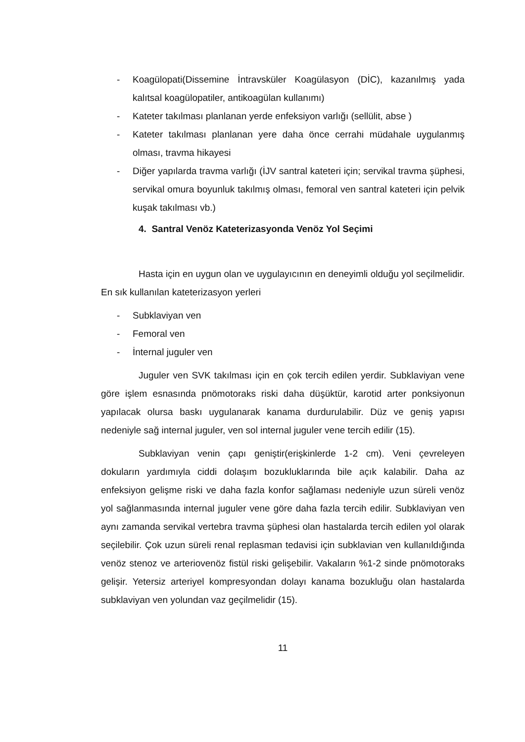- Koagülopati(Dissemine İntravsküler Koagülasyon (DİC), kazanılmış yada kalıtsal koagülopatiler, antikoagülan kullanımı)
- Kateter takılması planlanan yerde enfeksiyon varlığı (sellülit, abse )
- Kateter takılması planlanan yere daha önce cerrahi müdahale uygulanmış olması, travma hikayesi
- Diğer yapılarda travma varlığı (İJV santral kateteri için; servikal travma şüphesi, servikal omura boyunluk takılmış olması, femoral ven santral kateteri için pelvik kuşak takılması vb.)
4. Santral Venöz Kateterizasyonda Venöz Yol Seçimi
Hasta için en uygun olan ve uygulayıcının en deneyimli olduğu yol seçilmelidir. En sık kullanılan kateterizasyon yerleri
- Subklaviyan ven
- Femoral ven
- İnternal juguler ven
Juguler ven SVK takılması için en çok tercih edilen yerdir. Subklaviyan vene göre işlem esnasında pnömotoraks riski daha düşüktür, karotid arter ponksiyonun yapılacak olursa baskı uygulanarak kanama durdurulabilir. Düz ve geniş yapısı nedeniyle sağ internal juguler, ven sol internal juguler vene tercih edilir (15).
Subklaviyan venin çapı geniştir(erişkinlerde 1-2 cm). Veni çevreleyen dokuların yardımıyla ciddi dolaşım bozukluklarında bile açık kalabilir. Daha az enfeksiyon gelişme riski ve daha fazla konfor sağlaması nedeniyle uzun süreli venöz yol sağlanmasında internal juguler vene göre daha fazla tercih edilir. Subklaviyan ven aynı zamanda servikal vertebra travma şüphesi olan hastalarda tercih edilen yol olarak seçilebilir. Çok uzun süreli renal replasman tedavisi için subklavian ven kullanıldığında venöz stenoz ve arteriovenöz fistül riski gelişebilir. Vakaların %1-2 sinde pnömotoraks gelişir. Yetersiz arteriyel kompresyondan dolayı kanama bozukluğu olan hastalarda subklaviyan ven yolundan vaz geçilmelidir (15).
11